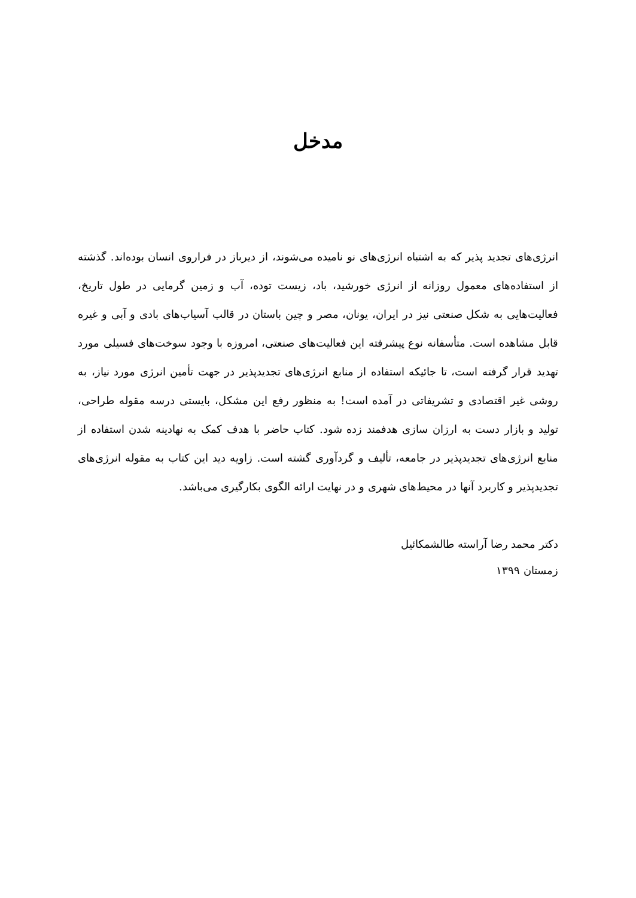مدخل
انرژی‌های تجدید پذیر که به اشتباه انرژی‌های نو نامیده می‌شوند، از دیرباز در فراروی انسان بوده‌اند. گذشته از استفاده‌های معمول روزانه از انرژی خورشید، باد، زیست توده، آب و زمین گرمایی در طول تاریخ، فعالیت‌هایی به شکل صنعتی نیز در ایران، یونان، مصر و چین باستان در قالب آسیاب‌های بادی و آبی و غیره قابل مشاهده است. متأسفانه نوع پیشرفته این فعالیت‌های صنعتی، امروزه با وجود سوخت‌های فسیلی مورد تهدید قرار گرفته است، تا جائیکه استفاده از منابع انرژی‌های تجدیدپذیر در جهت تأمین انرژی مورد نیاز، به روشی غیر اقتصادی و تشریفاتی در آمده است! به منظور رفع این مشکل، بایستی درسه مقوله طراحی، تولید و بازار دست به ارزان سازی هدفمند زده شود. کتاب حاضر با هدف کمک به نهادینه شدن استفاده از منابع انرژی‌های تجدیدپذیر در جامعه، تألیف و گردآوری گشته است. زاویه دید این کتاب به مقوله انرژی‌های تجدیدپذیر و کاربرد آنها در محیط‌های شهری و در نهایت ارائه الگوی بکارگیری می‌باشد.
دکتر محمد رضا آراسته طالشمکائیل
زمستان ۱۳۹۹